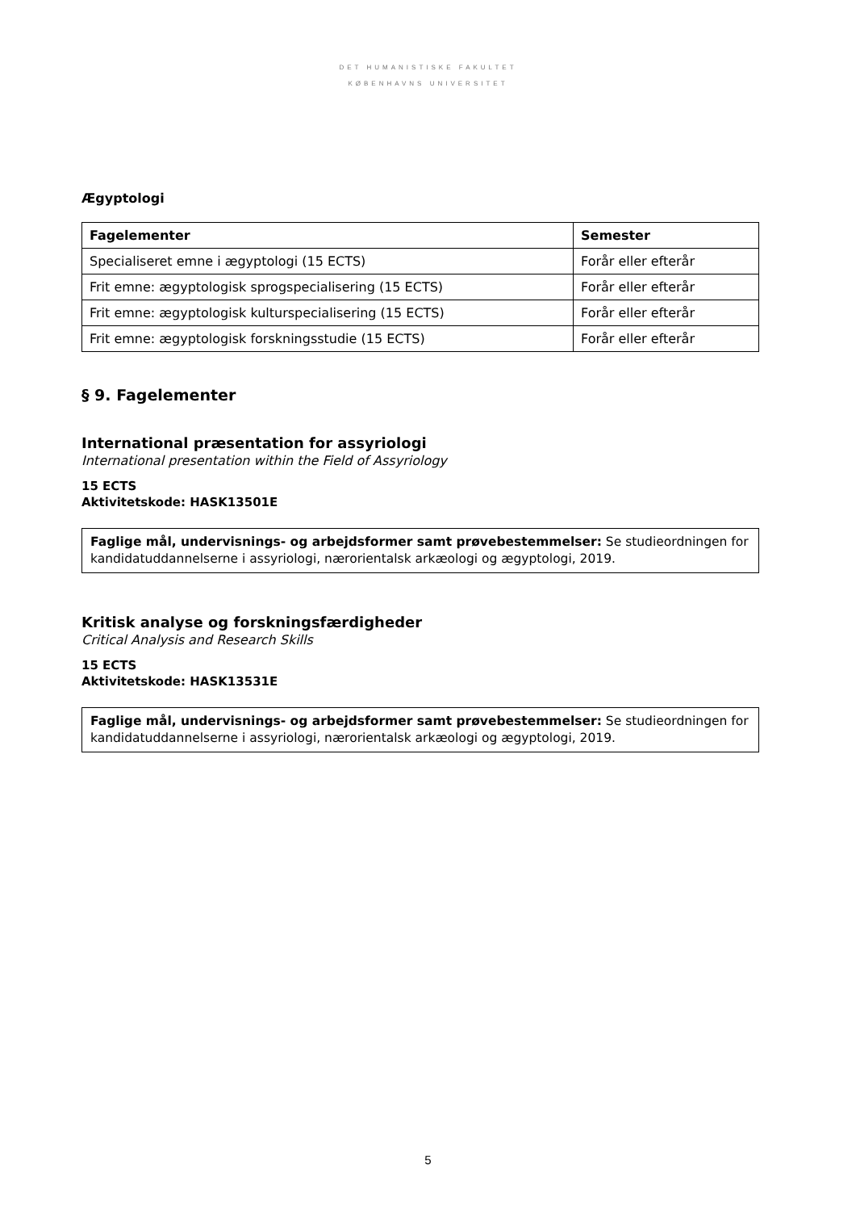DET HUMANISTISKE FAKULTET
KØBENHAVNS UNIVERSITET
Ægyptologi
| Fagelementer | Semester |
| --- | --- |
| Specialiseret emne i ægyptologi (15 ECTS) | Forår eller efterår |
| Frit emne: ægyptologisk sprogspecialisering (15 ECTS) | Forår eller efterår |
| Frit emne: ægyptologisk kulturspecialisering (15 ECTS) | Forår eller efterår |
| Frit emne: ægyptologisk forskningsstudie (15 ECTS) | Forår eller efterår |
§ 9. Fagelementer
International præsentation for assyriologi
International presentation within the Field of Assyriology
15 ECTS
Aktivitetskode: HASK13501E
Faglige mål, undervisnings- og arbejdsformer samt prøvebestemmelser: Se studieordningen for kandidatuddannelserne i assyriologi, nærorientalsk arkæologi og ægyptologi, 2019.
Kritisk analyse og forskningsfærdigheder
Critical Analysis and Research Skills
15 ECTS
Aktivitetskode: HASK13531E
Faglige mål, undervisnings- og arbejdsformer samt prøvebestemmelser: Se studieordningen for kandidatuddannelserne i assyriologi, nærorientalsk arkæologi og ægyptologi, 2019.
5